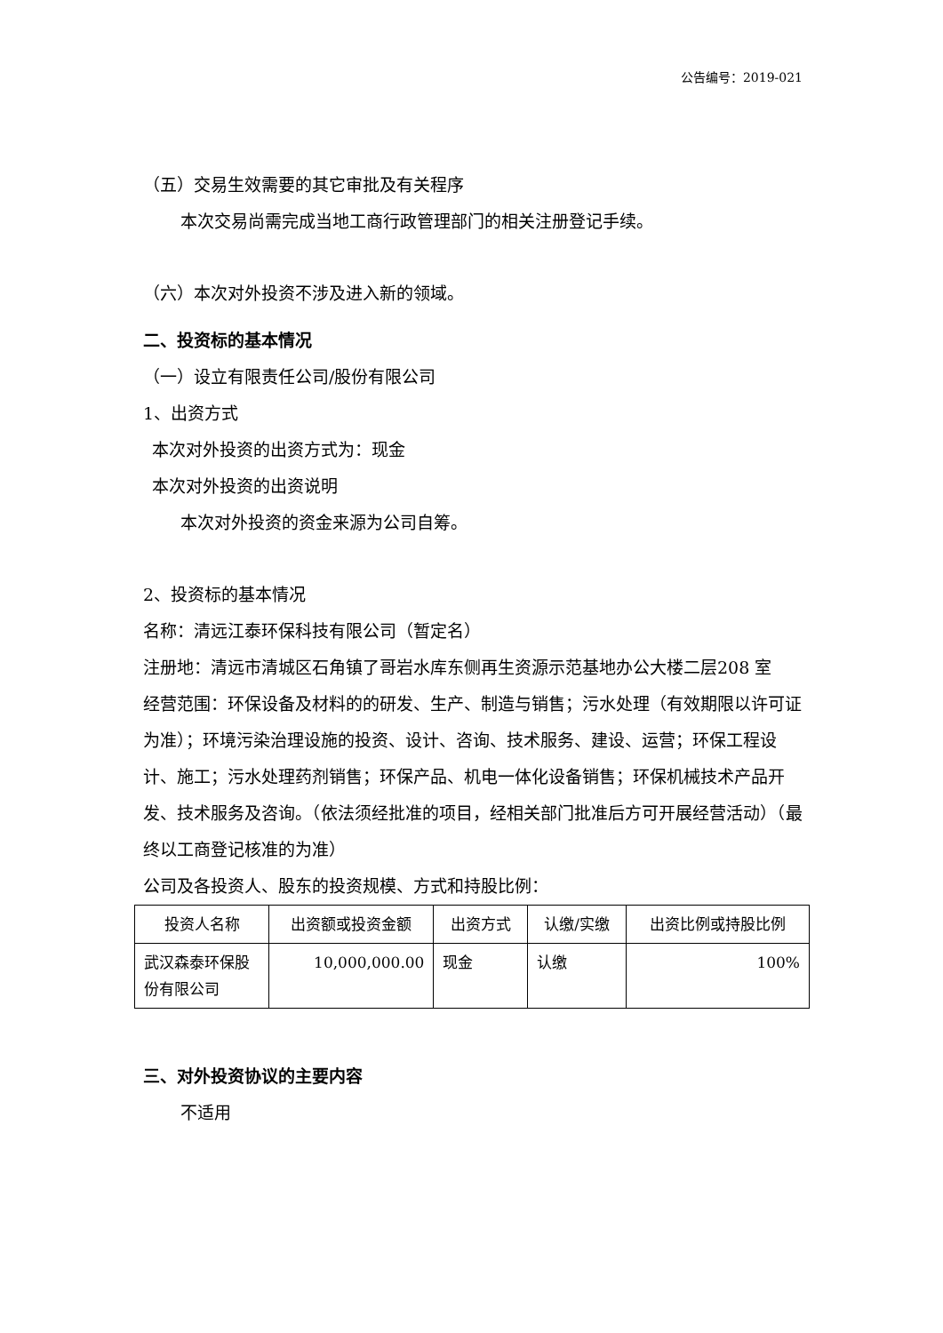公告编号：2019-021
（五）交易生效需要的其它审批及有关程序
本次交易尚需完成当地工商行政管理部门的相关注册登记手续。
（六）本次对外投资不涉及进入新的领域。
二、投资标的基本情况
（一）设立有限责任公司/股份有限公司
1、出资方式
本次对外投资的出资方式为：现金
本次对外投资的出资说明
本次对外投资的资金来源为公司自筹。
2、投资标的基本情况
名称：清远江泰环保科技有限公司（暂定名）
注册地：清远市清城区石角镇了哥岩水库东侧再生资源示范基地办公大楼二层208 室
经营范围：环保设备及材料的的研发、生产、制造与销售；污水处理（有效期限以许可证为准）；环境污染治理设施的投资、设计、咨询、技术服务、建设、运营；环保工程设计、施工；污水处理药剂销售；环保产品、机电一体化设备销售；环保机械技术产品开发、技术服务及咨询。（依法须经批准的项目，经相关部门批准后方可开展经营活动）（最终以工商登记核准的为准）
公司及各投资人、股东的投资规模、方式和持股比例：
| 投资人名称 | 出资额或投资金额 | 出资方式 | 认缴/实缴 | 出资比例或持股比例 |
| --- | --- | --- | --- | --- |
| 武汉森泰环保股份有限公司 | 10,000,000.00 | 现金 | 认缴 | 100% |
三、对外投资协议的主要内容
不适用